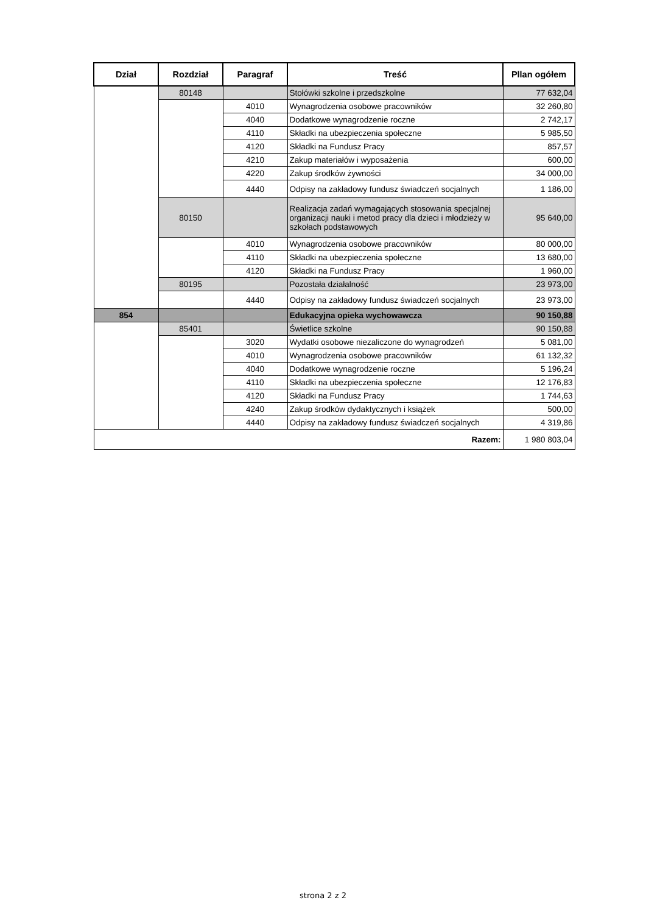| Dział | Rozdział | Paragraf | Treść | Pllan ogółem |
| --- | --- | --- | --- | --- |
| | 80148 | | Stołówki szkolne i przedszkolne | 77 632,04 |
| | | 4010 | Wynagrodzenia osobowe pracowników | 32 260,80 |
| | | 4040 | Dodatkowe wynagrodzenie roczne | 2 742,17 |
| | | 4110 | Składki na ubezpieczenia społeczne | 5 985,50 |
| | | 4120 | Składki na Fundusz Pracy | 857,57 |
| | | 4210 | Zakup materiałów i wyposażenia | 600,00 |
| | | 4220 | Zakup środków żywności | 34 000,00 |
| | | 4440 | Odpisy na zakładowy fundusz świadczeń socjalnych | 1 186,00 |
| | 80150 | | Realizacja zadań wymagających stosowania specjalnej organizacji nauki i metod pracy dla dzieci i młodzieży w szkołach podstawowych | 95 640,00 |
| | | 4010 | Wynagrodzenia osobowe pracowników | 80 000,00 |
| | | 4110 | Składki na ubezpieczenia społeczne | 13 680,00 |
| | | 4120 | Składki na Fundusz Pracy | 1 960,00 |
| | 80195 | | Pozostała działalność | 23 973,00 |
| | | 4440 | Odpisy na zakładowy fundusz świadczeń socjalnych | 23 973,00 |
| 854 | | | Edukacyjna opieka wychowawcza | 90 150,88 |
| | 85401 | | Świetlice szkolne | 90 150,88 |
| | | 3020 | Wydatki osobowe niezaliczone do wynagrodzeń | 5 081,00 |
| | | 4010 | Wynagrodzenia osobowe pracowników | 61 132,32 |
| | | 4040 | Dodatkowe wynagrodzenie roczne | 5 196,24 |
| | | 4110 | Składki na ubezpieczenia społeczne | 12 176,83 |
| | | 4120 | Składki na Fundusz Pracy | 1 744,63 |
| | | 4240 | Zakup środków dydaktycznych i książek | 500,00 |
| | | 4440 | Odpisy na zakładowy fundusz świadczeń socjalnych | 4 319,86 |
| Razem: | | | | 1 980 803,04 |
strona 2 z 2